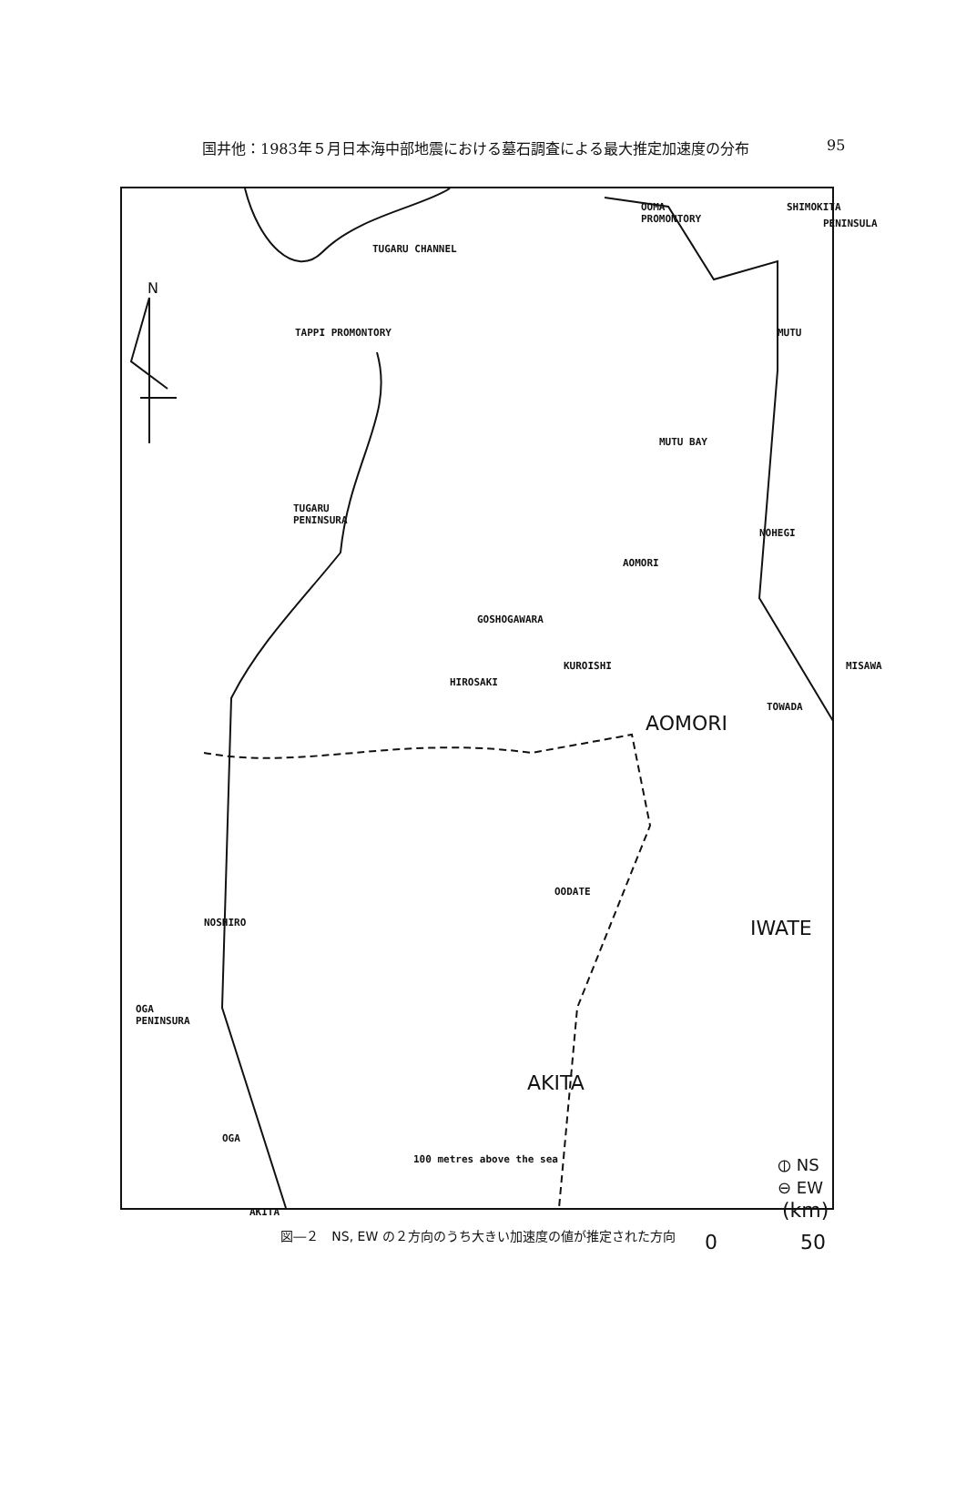国井他：1983年５月日本海中部地震における墓石調査による最大推定加速度の分布 95
N
OOMA
PROMONTORY
SHIMOKITA
PENINSULA
TUGARU CHANNEL
TAPPI PROMONTORY MUTU
MUTU BAY
TUGARU
PENINSURA
NOHEGI
AOMORI
GOSHOGAWARA
KUROISHI MISAWA
HIROSAKI
TOWADA
AOMORI
OODATE
NOSHIRO IWATE
OGA
PENINSURA
AKITA
OGA
100 metres above the sea
⦶ NS
⊖ EW
AKITA (km)
0 50
図―２　NS, EW の２方向のうち大きい加速度の値が推定された方向